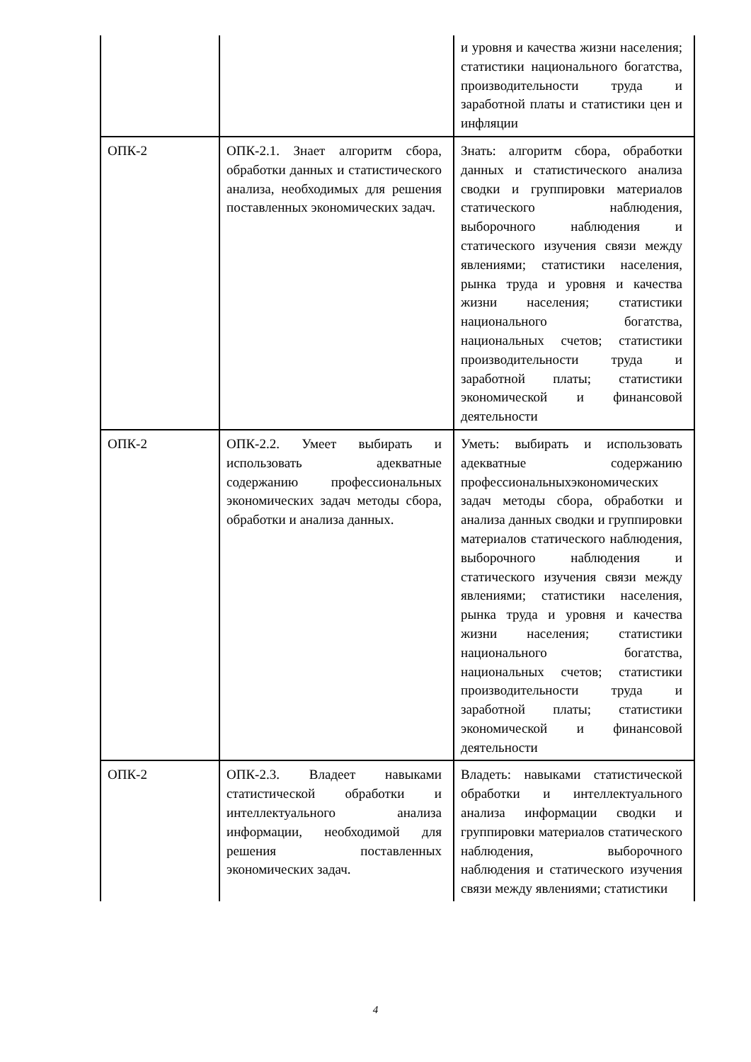| | | и уровня и качества жизни населения; статистики национального богатства, производительности труда и заработной платы и статистики цен и инфляции |
| ОПК-2 | ОПК-2.1. Знает алгоритм сбора, обработки данных и статистического анализа, необходимых для решения поставленных экономических задач. | Знать: алгоритм сбора, обработки данных и статистического анализа сводки и группировки материалов статического наблюдения, выборочного наблюдения и статического изучения связи между явлениями; статистики населения, рынка труда и уровня и качества жизни населения; статистики национального богатства, национальных счетов; статистики производительности труда и заработной платы; статистики экономической и финансовой деятельности |
| ОПК-2 | ОПК-2.2. Умеет выбирать и использовать адекватные содержанию профессиональных экономических задач методы сбора, обработки и анализа данных. | Уметь: выбирать и использовать адекватные содержанию профессиональныхэкономических задач методы сбора, обработки и анализа данных сводки и группировки материалов статического наблюдения, выборочного наблюдения и статического изучения связи между явлениями; статистики населения, рынка труда и уровня и качества жизни населения; статистики национального богатства, национальных счетов; статистики производительности труда и заработной платы; статистики экономической и финансовой деятельности |
| ОПК-2 | ОПК-2.3. Владеет навыками статистической обработки и интеллектуального анализа информации, необходимой для решения поставленных экономических задач. | Владеть: навыками статистической обработки и интеллектуального анализа информации сводки и группировки материалов статического наблюдения, выборочного наблюдения и статического изучения связи между явлениями; статистики |
4